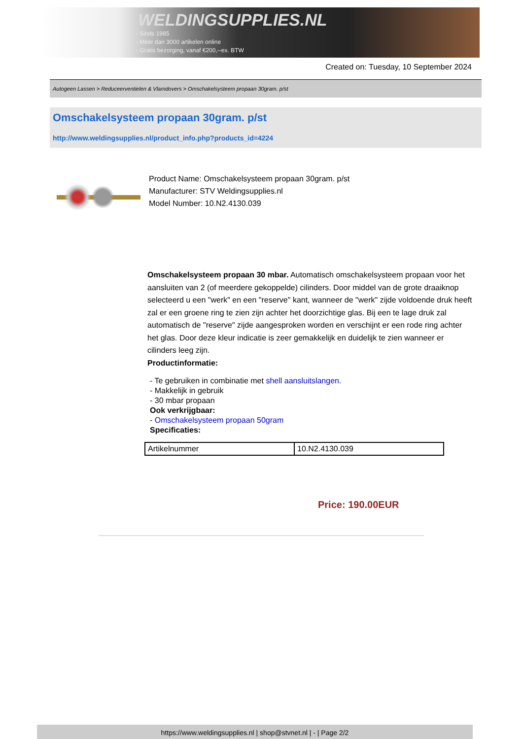WELDINGSUPPLIES.NL
- Sinds 1985
- Méér dan 3000 artikelen online
- Gratis bezorging, vanaf €200,--ex. BTW
Created on: Tuesday, 10 September 2024
Autogeen Lassen > Reduceerventielen & Vlamdovers > Omschakelsysteem propaan 30gram. p/st
Omschakelsysteem propaan 30gram. p/st
http://www.weldingsupplies.nl/product_info.php?products_id=4224
Product Name: Omschakelsysteem propaan 30gram. p/st
Manufacturer: STV Weldingsupplies.nl
Model Number: 10.N2.4130.039
Omschakelsysteem propaan 30 mbar. Automatisch omschakelsysteem propaan voor het aansluiten van 2 (of meerdere gekoppelde) cilinders. Door middel van de grote draaiknop selecteerd u een "werk" en een "reserve" kant, wanneer de "werk" zijde voldoende druk heeft zal er een groene ring te zien zijn achter het doorzichtige glas. Bij een te lage druk zal automatisch de "reserve" zijde aangesproken worden en verschijnt er een rode ring achter het glas. Door deze kleur indicatie is zeer gemakkelijk en duidelijk te zien wanneer er cilinders leeg zijn.
Productinformatie:
- Te gebruiken in combinatie met shell aansluitslangen.
- Makkelijk in gebruik
- 30 mbar propaan
Ook verkrijgbaar:
- Omschakelsysteem propaan 50gram
Specificaties:
| Artikelnummer | 10.N2.4130.039 |
Price: 190.00EUR
https://www.weldingsupplies.nl | shop@stvnet.nl | - | Page 2/2